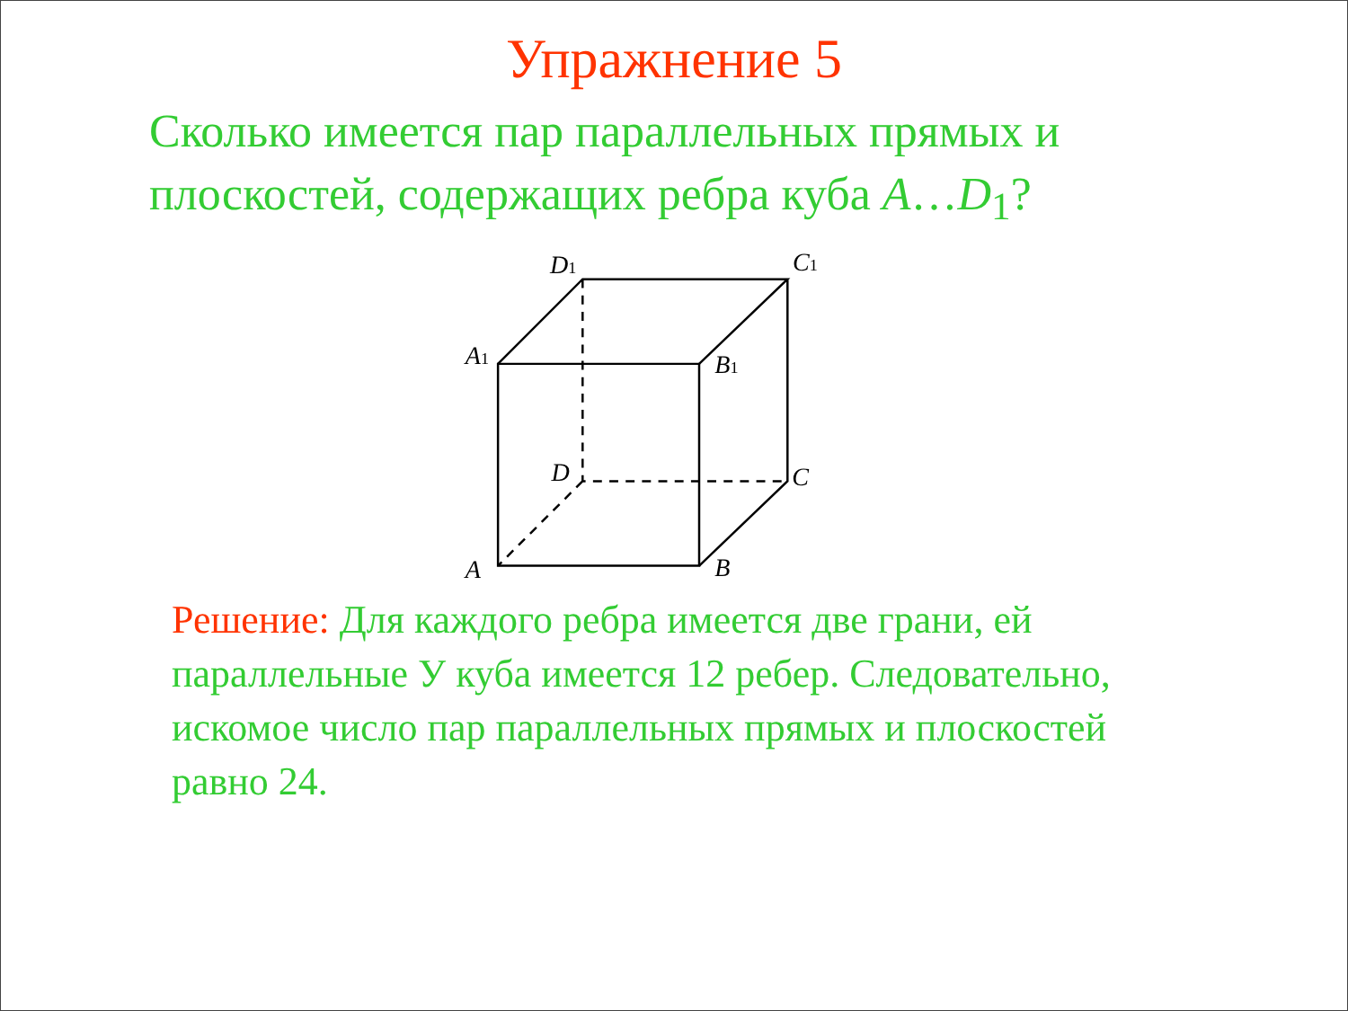Упражнение 5
Сколько имеется пар параллельных прямых и плоскостей, содержащих ребра куба A…D<sub>1</sub>?
D1
C1
A1
B1
D
C
A
B
Решение: Для каждого ребра имеется две грани, ей параллельные У куба имеется 12 ребер. Следовательно, искомое число пар параллельных прямых и плоскостей равно 24.